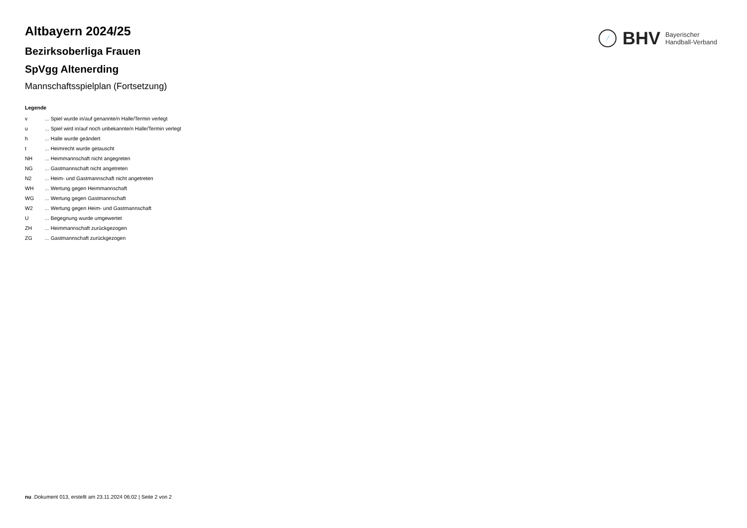BHV Bayerischer
Handball-Verband
Altbayern 2024/25
Bezirksoberliga Frauen
SpVgg Altenerding
Mannschaftsspielplan (Fortsetzung)
Legende
| v | ... Spiel wurde in/auf genannte/n Halle/Termin verlegt |
| u | ... Spiel wird in/auf noch unbekannte/n Halle/Termin verlegt |
| h | ... Halle wurde geändert |
| t | ... Heimrecht wurde getauscht |
| NH | ... Heimmannschaft nicht angegreten |
| NG | ... Gastmannschaft nicht angetreten |
| N2 | ... Heim- und Gastmannschaft nicht angetreten |
| WH | ... Wertung gegen Heimmannschaft |
| WG | ... Wertung gegen Gastmannschaft |
| W2 | ... Wertung gegen Heim- und Gastmannschaft |
| U | ... Begegnung wurde umgewertet |
| ZH | ... Heimmannschaft zurückgezogen |
| ZG | ... Gastmannschaft zurückgezogen |
nu .Dokument 013, erstellt am 23.11.2024 06:02 | Seite 2 von 2